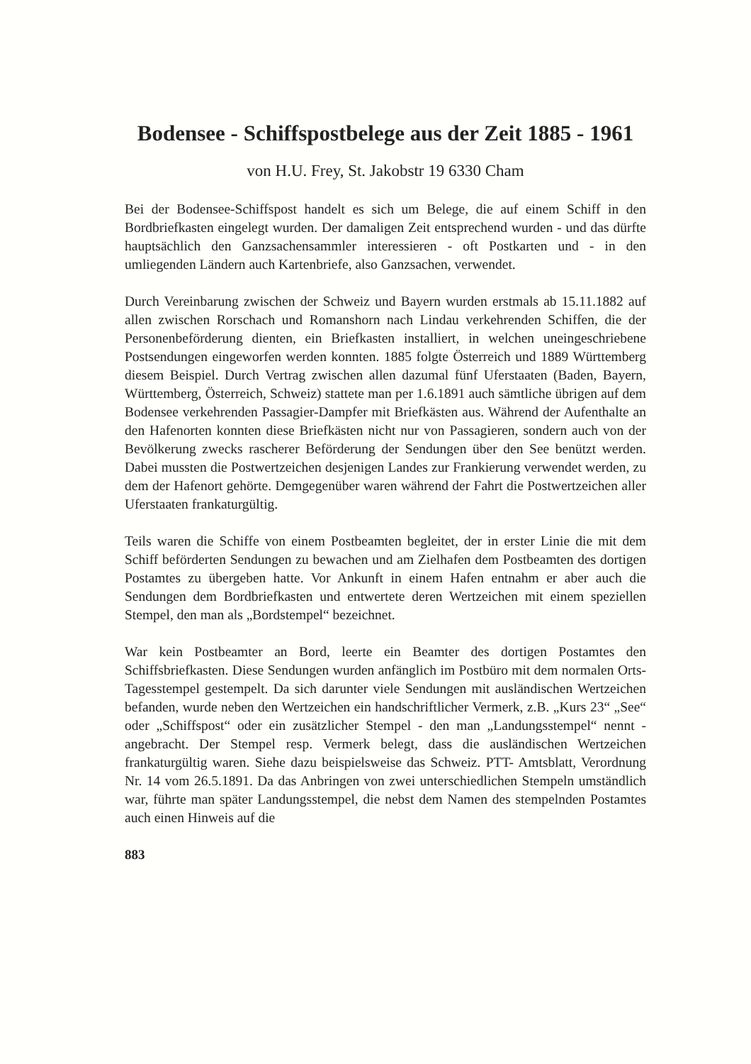Bodensee - Schiffspostbelege aus der Zeit 1885 - 1961
von H.U. Frey, St. Jakobstr 19 6330 Cham
Bei der Bodensee-Schiffspost handelt es sich um Belege, die auf einem Schiff in den Bordbriefkasten eingelegt wurden. Der damaligen Zeit entsprechend wurden - und das dürfte hauptsächlich den Ganzsachensammler interessieren - oft Postkarten und - in den umliegenden Ländern auch Kartenbriefe, also Ganzsachen, verwendet.
Durch Vereinbarung zwischen der Schweiz und Bayern wurden erstmals ab 15.11.1882 auf allen zwischen Rorschach und Romanshorn nach Lindau verkehrenden Schiffen, die der Personenbeförderung dienten, ein Briefkasten installiert, in welchen uneingeschriebene Postsendungen eingeworfen werden konnten. 1885 folgte Österreich und 1889 Württemberg diesem Beispiel. Durch Vertrag zwischen allen dazumal fünf Uferstaaten (Baden, Bayern, Württemberg, Österreich, Schweiz) stattete man per 1.6.1891 auch sämtliche übrigen auf dem Bodensee verkehrenden Passagier-Dampfer mit Briefkästen aus. Während der Aufenthalte an den Hafenorten konnten diese Briefkästen nicht nur von Passagieren, sondern auch von der Bevölkerung zwecks rascherer Beförderung der Sendungen über den See benützt werden. Dabei mussten die Postwertzeichen desjenigen Landes zur Frankierung verwendet werden, zu dem der Hafenort gehörte. Demgegenüber waren während der Fahrt die Postwertzeichen aller Uferstaaten frankaturgültig.
Teils waren die Schiffe von einem Postbeamten begleitet, der in erster Linie die mit dem Schiff beförderten Sendungen zu bewachen und am Zielhafen dem Postbeamten des dortigen Postamtes zu übergeben hatte. Vor Ankunft in einem Hafen entnahm er aber auch die Sendungen dem Bordbriefkasten und entwertete deren Wertzeichen mit einem speziellen Stempel, den man als „Bordstempel“ bezeichnet.
War kein Postbeamter an Bord, leerte ein Beamter des dortigen Postamtes den Schiffsbriefkasten. Diese Sendungen wurden anfänglich im Postbüro mit dem normalen Orts-Tagesstempel gestempelt. Da sich darunter viele Sendungen mit ausländischen Wertzeichen befanden, wurde neben den Wertzeichen ein handschriftlicher Vermerk, z.B. „Kurs 23“ „See“ oder „Schiffspost“ oder ein zusätzlicher Stempel - den man „Landungsstempel“ nennt - angebracht. Der Stempel resp. Vermerk belegt, dass die ausländischen Wertzeichen frankaturgültig waren. Siehe dazu beispielsweise das Schweiz. PTT- Amtsblatt, Verordnung Nr. 14 vom 26.5.1891. Da das Anbringen von zwei unterschiedlichen Stempeln umständlich war, führte man später Landungsstempel, die nebst dem Namen des stempelnden Postamtes auch einen Hinweis auf die
883